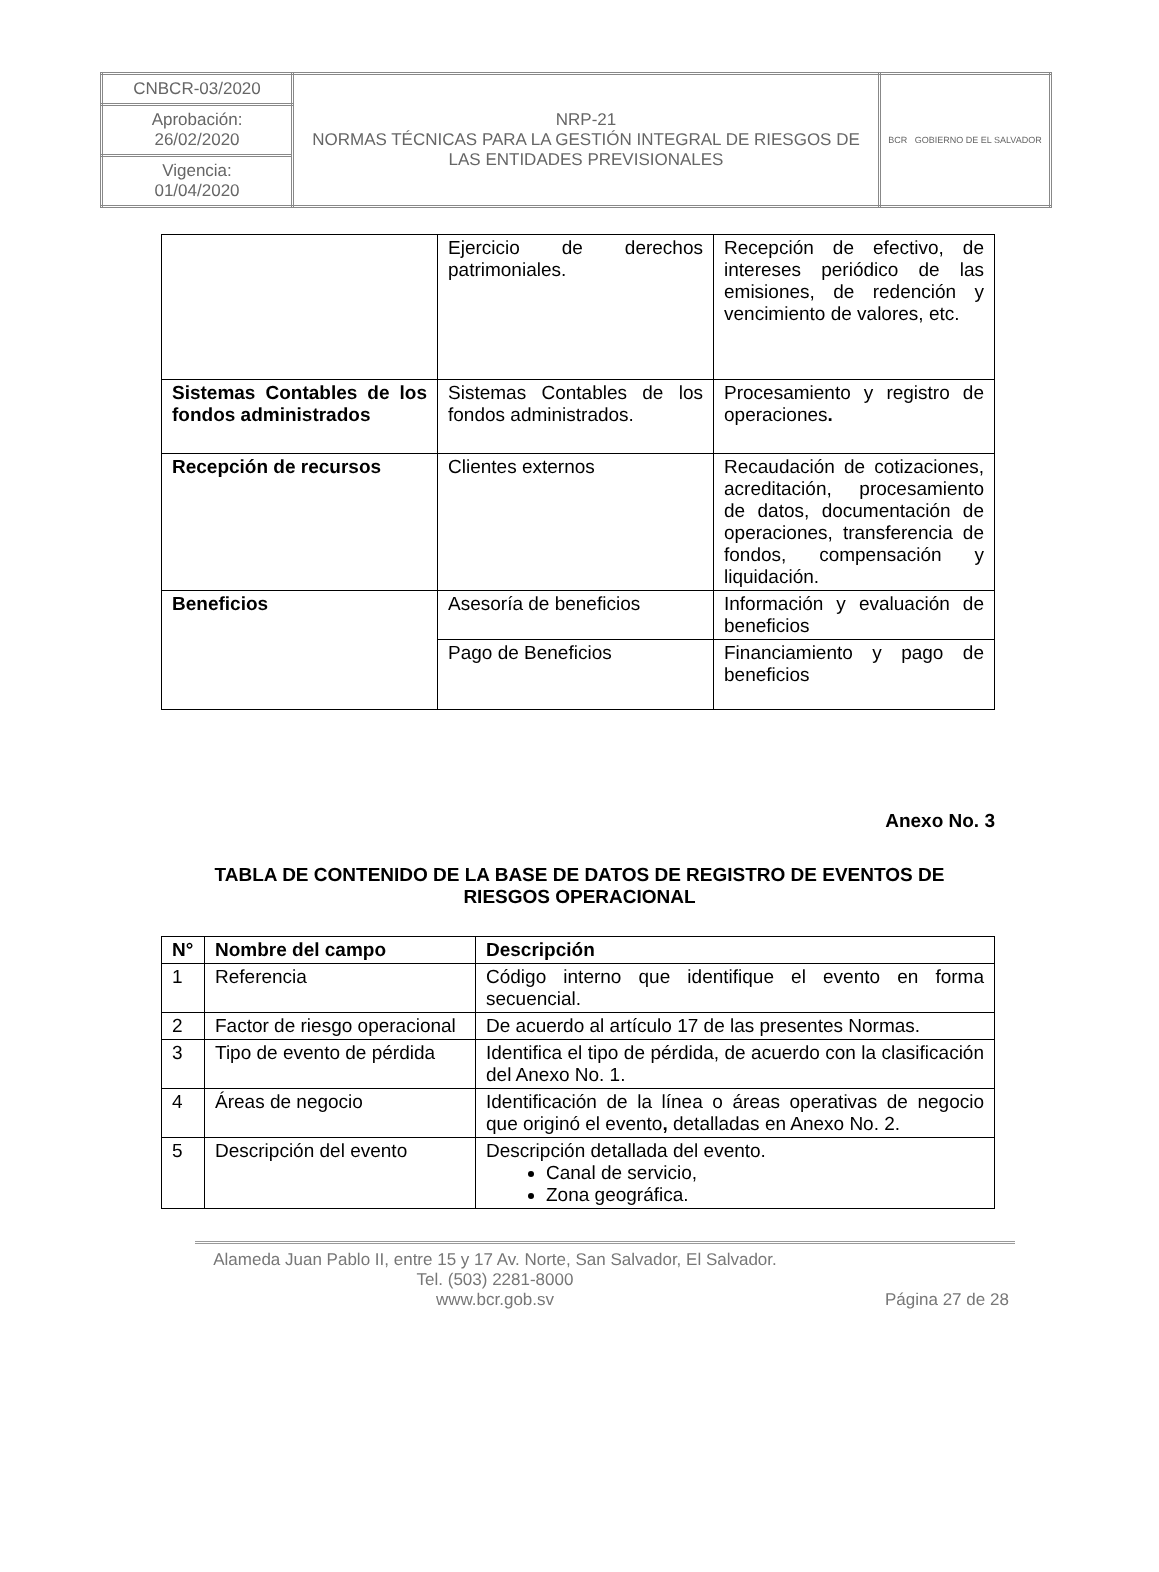| CNBCR-03/2020 | NRP-21 NORMAS TÉCNICAS PARA LA GESTIÓN INTEGRAL DE RIESGOS DE LAS ENTIDADES PREVISIONALES | BCR GOBIERNO DE EL SALVADOR |
| Aprobación: 26/02/2020 | | |
| Vigencia: 01/04/2020 | | |
| | Ejercicio de derechos patrimoniales. | Recepción de efectivo, de intereses periódico de las emisiones, de redención y vencimiento de valores, etc. |
| Sistemas Contables de los fondos administrados | Sistemas Contables de los fondos administrados. | Procesamiento y registro de operaciones . |
| Recepción de recursos | Clientes externos | Recaudación de cotizaciones, acreditación, procesamiento de datos, documentación de operaciones, transferencia de fondos, compensación y liquidación. |
| Beneficios | Asesoría de beneficios | Información y evaluación de beneficios |
| | Pago de Beneficios | Financiamiento y pago de beneficios |
Anexo No. 3
TABLA DE CONTENIDO DE LA BASE DE DATOS DE REGISTRO DE EVENTOS DE RIESGOS OPERACIONAL
| N° | Nombre del campo | Descripción |
| --- | --- | --- |
| 1 | Referencia | Código interno que identifique el evento en forma secuencial. |
| 2 | Factor de riesgo operacional | De acuerdo al artículo 17 de las presentes Normas. |
| 3 | Tipo de evento de pérdida | Identifica el tipo de pérdida, de acuerdo con la clasificación del Anexo No. 1. |
| 4 | Áreas de negocio | Identificación de la línea o áreas operativas de negocio que originó el evento , detalladas en Anexo No. 2. |
| 5 | Descripción del evento | Descripción detallada del evento. Canal de servicio, Zona geográfica. |
Alameda Juan Pablo II, entre 15 y 17 Av. Norte, San Salvador, El Salvador.
Tel. (503) 2281-8000
www.bcr.gob.sv
Página 27 de 28